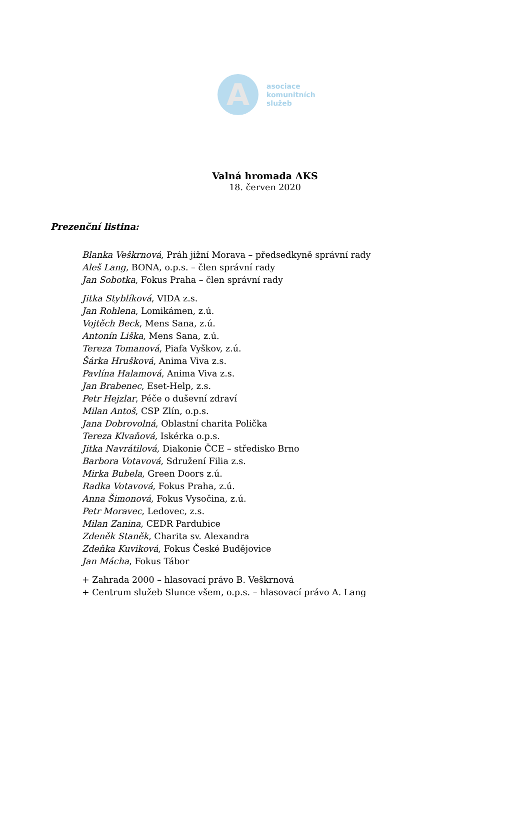A
asociace
komunitních
služeb
Valná hromada AKS
18. červen 2020
Prezenční listina:
Blanka Veškrnová, Práh jižní Morava – předsedkyně správní rady
Aleš Lang, BONA, o.p.s. – člen správní rady
Jan Sobotka, Fokus Praha – člen správní rady
Jitka Styblíková, VIDA z.s.
Jan Rohlena, Lomikámen, z.ú.
Vojtěch Beck, Mens Sana, z.ú.
Antonín Liška, Mens Sana, z.ú.
Tereza Tomanová, Piafa Vyškov, z.ú.
Šárka Hrušková, Anima Viva z.s.
Pavlína Halamová, Anima Viva z.s.
Jan Brabenec, Eset-Help, z.s.
Petr Hejzlar, Péče o duševní zdraví
Milan Antoš, CSP Zlín, o.p.s.
Jana Dobrovolná, Oblastní charita Polička
Tereza Klvaňová, Iskérka o.p.s.
Jitka Navrátilová, Diakonie ČCE – středisko Brno
Barbora Votavová, Sdružení Filia z.s.
Mirka Bubela, Green Doors z.ú.
Radka Votavová, Fokus Praha, z.ú.
Anna Šimonová, Fokus Vysočina, z.ú.
Petr Moravec, Ledovec, z.s.
Milan Zanina, CEDR Pardubice
Zdeněk Staněk, Charita sv. Alexandra
Zdeňka Kuviková, Fokus České Budějovice
Jan Mácha, Fokus Tábor
+ Zahrada 2000 – hlasovací právo B. Veškrnová
+ Centrum služeb Slunce všem, o.p.s. – hlasovací právo A. Lang